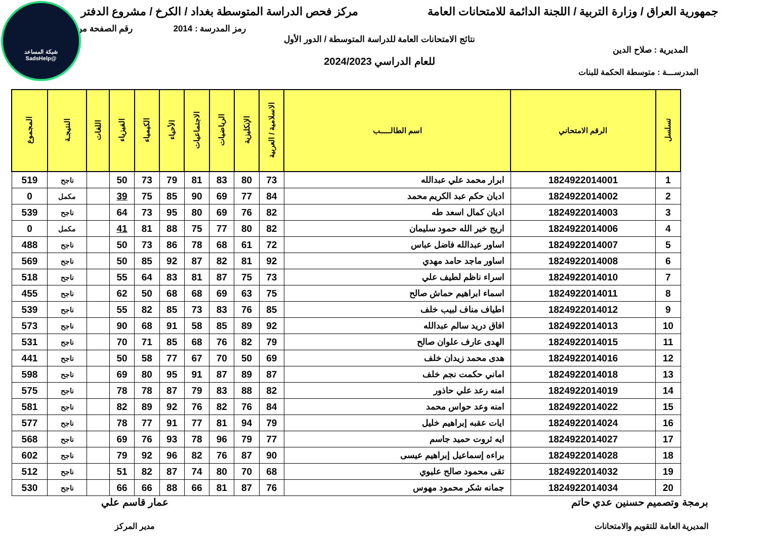شبكة المساعد
@SadsHelp
جمهورية العراق / وزارة التربية / اللجنة الدائمة للامتحانات العامة
مركز فحص الدراسة المتوسطة بغداد / الكرخ / مشروع الدفتر
رمز المدرسة : 2014 رقم الصفحة من
نتائج الامتحانات العامة للدراسة المتوسطة / الدور الأول
المديرية : صلاح الدين
للعام الدراسي 2024/2023
المدرســـة : متوسطة الحكمة للبنات
| تسلسل | الرقم الامتحاني | اسم الطالـــــب | الاسلامية / العربية | الإنكليزية | الرياضيات | الاجتماعيات | الأحياء | الكيمياء | الفيزياء | اللغات | النتيجـة | المجموع |
| --- | --- | --- | --- | --- | --- | --- | --- | --- | --- | --- | --- | --- |
| 1 | 1824922014001 | ابرار محمد علي عبدالله | 73 | 80 | 83 | 81 | 79 | 73 | 50 | | ناجح | 519 |
| 2 | 1824922014002 | اديان حكم عبد الكريم محمد | 84 | 77 | 69 | 90 | 85 | 75 | 39 | | مكمل | 0 |
| 3 | 1824922014003 | اديان كمال اسعد طه | 82 | 76 | 69 | 80 | 95 | 73 | 64 | | ناجح | 539 |
| 4 | 1824922014006 | اريج خير الله حمود سليمان | 82 | 80 | 77 | 75 | 88 | 81 | 41 | | مكمل | 0 |
| 5 | 1824922014007 | اساور عبدالله فاضل عباس | 72 | 61 | 68 | 78 | 86 | 73 | 50 | | ناجح | 488 |
| 6 | 1824922014008 | اساور ماجد حامد مهدي | 92 | 81 | 82 | 87 | 92 | 85 | 50 | | ناجح | 569 |
| 7 | 1824922014010 | اسراء ناظم لطيف علي | 73 | 75 | 87 | 81 | 83 | 64 | 55 | | ناجح | 518 |
| 8 | 1824922014011 | اسماء ابراهيم حماش صالح | 75 | 63 | 69 | 68 | 68 | 50 | 62 | | ناجح | 455 |
| 9 | 1824922014012 | اطياف مناف لبيب خلف | 85 | 76 | 83 | 73 | 85 | 82 | 55 | | ناجح | 539 |
| 10 | 1824922014013 | افاق دريد سالم عبدالله | 92 | 89 | 85 | 58 | 91 | 68 | 90 | | ناجح | 573 |
| 11 | 1824922014015 | الهدى عارف علوان صالح | 79 | 82 | 76 | 68 | 85 | 71 | 70 | | ناجح | 531 |
| 12 | 1824922014016 | هدى محمد زيدان خلف | 69 | 50 | 70 | 67 | 77 | 58 | 50 | | ناجح | 441 |
| 13 | 1824922014018 | اماني حكمت نجم خلف | 87 | 89 | 87 | 91 | 95 | 80 | 69 | | ناجح | 598 |
| 14 | 1824922014019 | امنه رعد علي حاذور | 82 | 88 | 83 | 79 | 87 | 78 | 78 | | ناجح | 575 |
| 15 | 1824922014022 | امنه وعد حواس محمد | 84 | 76 | 82 | 76 | 92 | 89 | 82 | | ناجح | 581 |
| 16 | 1824922014024 | ايات عقبه إبراهيم خليل | 79 | 94 | 81 | 77 | 91 | 77 | 78 | | ناجح | 577 |
| 17 | 1824922014027 | ايه ثروت حميد جاسم | 77 | 79 | 96 | 78 | 93 | 76 | 69 | | ناجح | 568 |
| 18 | 1824922014028 | براءه إسماعيل إبراهيم عيسى | 90 | 87 | 76 | 82 | 96 | 92 | 79 | | ناجح | 602 |
| 19 | 1824922014032 | تقى محمود صالح عليوي | 68 | 70 | 80 | 74 | 87 | 82 | 51 | | ناجح | 512 |
| 20 | 1824922014034 | جمانه شكر محمود مهوس | 76 | 87 | 81 | 66 | 88 | 66 | 66 | | ناجح | 530 |
برمجة وتصميم حسنين عدي حاتم
المديرية العامة للتقويم والامتحانات
عمار قاسم علي
مدير المركز